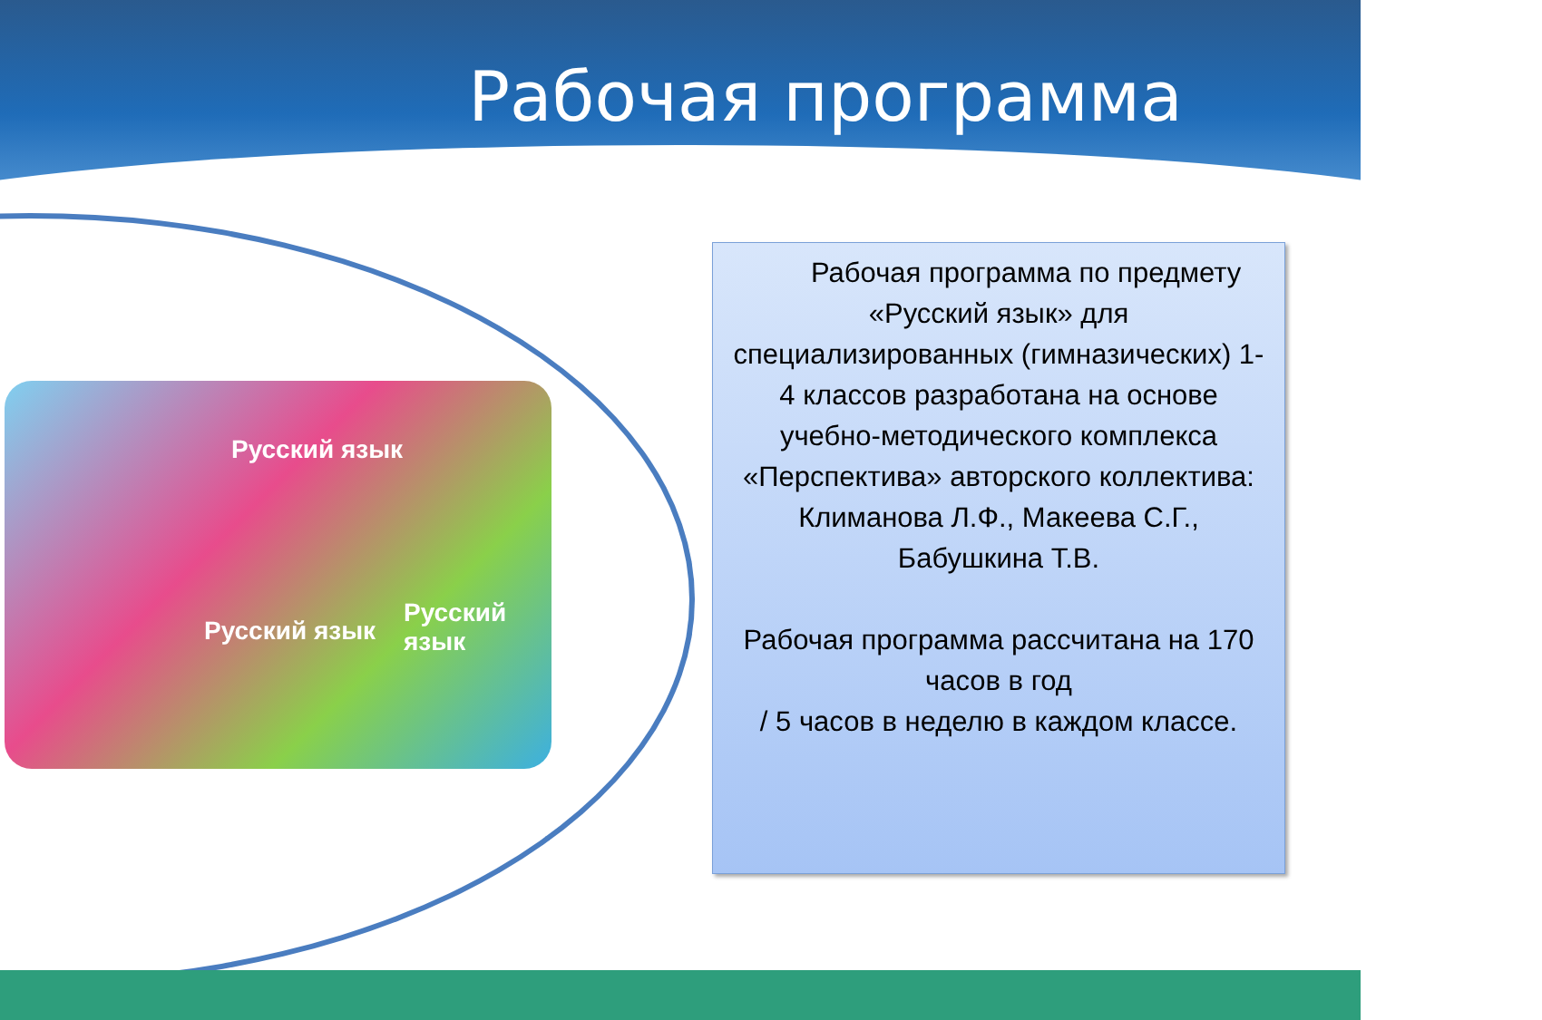Рабочая программа
Русский язык
Русский язык
Русский язык
Рабочая программа по предмету «Русский язык» для специализированных (гимназических) 1-4 классов разработана на основе учебно-методического комплекса «Перспектива» авторского коллектива:
Климанова Л.Ф., Макеева С.Г., Бабушкина Т.В.
Рабочая программа рассчитана на 170 часов в год
/ 5 часов в неделю в каждом классе.